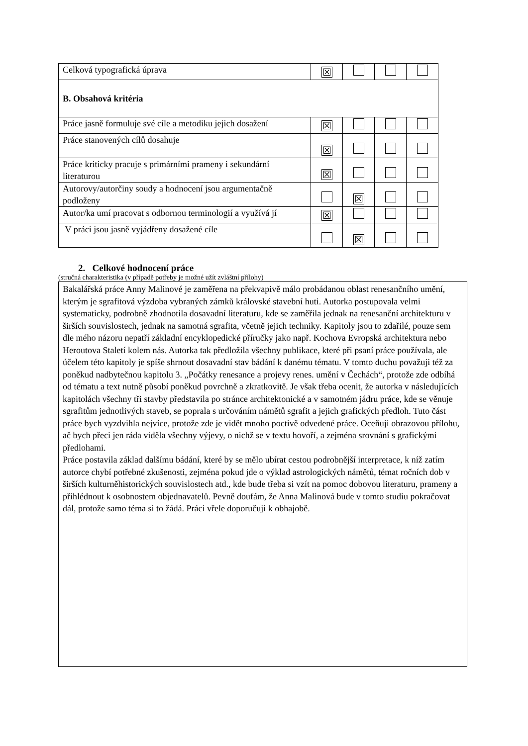| Celková typografická úprava | ☒ | | | |
| B. Obsahová kritéria | | | | |
| Práce jasně formuluje své cíle a metodiku jejich dosažení | ☒ | | | |
| Práce stanovených cílů dosahuje | ☒ | | | |
| Práce kriticky pracuje s primárními prameny i sekundární literaturou | ☒ | | | |
| Autorovy/autorčiny soudy a hodnocení jsou argumentačně podloženy | | ☒ | | |
| Autor/ka umí pracovat s odbornou terminologií a využívá jí | ☒ | | | |
| V práci jsou jasně vyjádřeny dosažené cíle | | ☒ | | |
2. Celkové hodnocení práce
(stručná charakteristika (v případě potřeby je možné užít zvláštní přílohy)
Bakalářská práce Anny Malinové je zaměřena na překvapivě málo probádanou oblast renesančního umění, kterým je sgrafitová výzdoba vybraných zámků královské stavební huti. Autorka postupovala velmi systematicky, podrobně zhodnotila dosavadní literaturu, kde se zaměřila jednak na renesanční architekturu v širších souvislostech, jednak na samotná sgrafita, včetně jejich techniky. Kapitoly jsou to zdařilé, pouze sem dle mého názoru nepatří základní encyklopedické příručky jako např. Kochova Evropská architektura nebo Heroutova Staletí kolem nás. Autorka tak předložila všechny publikace, které při psaní práce používala, ale účelem této kapitoly je spíše shrnout dosavadní stav bádání k danému tématu. V tomto duchu považuji též za poněkud nadbytečnou kapitolu 3. „Počátky renesance a projevy renes. umění v Čechách“, protože zde odbíhá od tématu a text nutně působí poněkud povrchně a zkratkovitě. Je však třeba ocenit, že autorka v následujících kapitolách všechny tři stavby představila po stránce architektonické a v samotném jádru práce, kde se věnuje sgrafitům jednotlivých staveb, se poprala s určováním námětů sgrafit a jejich grafických předloh. Tuto část práce bych vyzdvihla nejvíce, protože zde je vidět mnoho poctivě odvedené práce. Oceňuji obrazovou přílohu, ač bych přeci jen ráda viděla všechny výjevy, o nichž se v textu hovoří, a zejména srovnání s grafickými předlohami.
Práce postavila základ dalšímu bádání, které by se mělo ubírat cestou podrobnější interpretace, k níž zatím autorce chybí potřebné zkušenosti, zejména pokud jde o výklad astrologických námětů, témat ročních dob v širších kulturněhistorických souvislostech atd., kde bude třeba si vzít na pomoc dobovou literaturu, prameny a přihlédnout k osobnostem objednavatelů. Pevně doufám, že Anna Malinová bude v tomto studiu pokračovat dál, protože samo téma si to žádá. Práci vřele doporučuji k obhajobě.